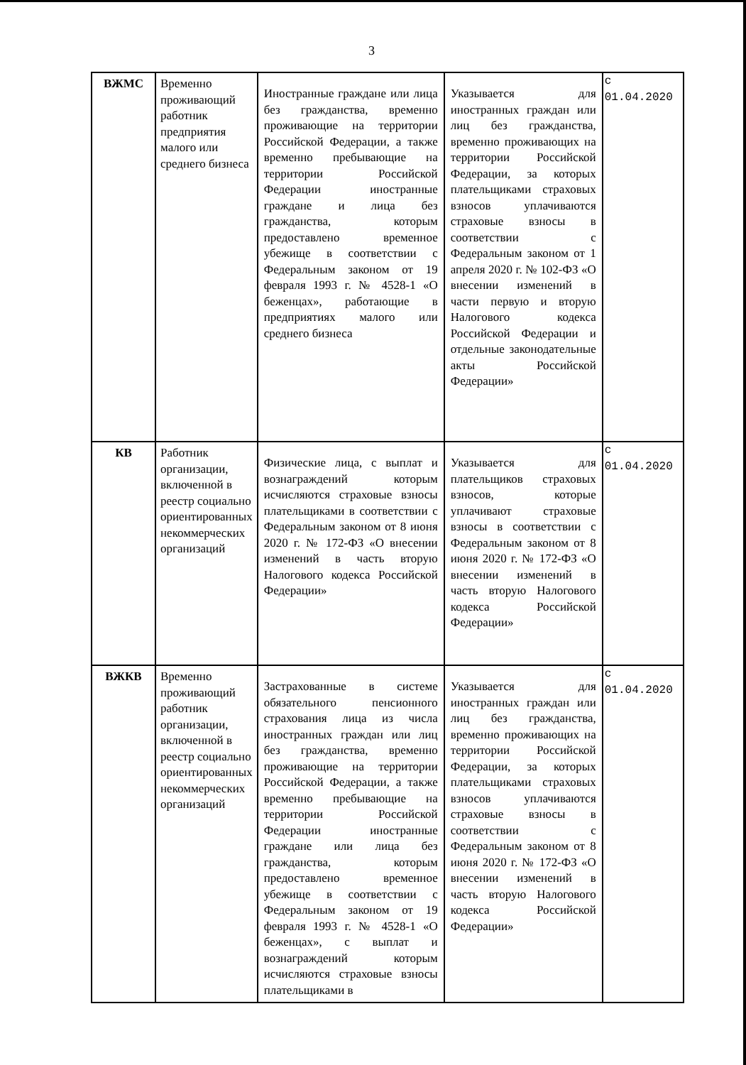3
| ВЖМС | Временно проживающий работник предприятия малого или среднего бизнеса | Иностранные граждане или лица без гражданства, временно проживающие на территории Российской Федерации, а также временно пребывающие на территории Российской Федерации иностранные граждане и лица без гражданства, которым предоставлено временное убежище в соответствии с Федеральным законом от 19 февраля 1993 г. № 4528-1 «О беженцах», работающие в предприятиях малого или среднего бизнеса | Указывается для иностранных граждан или лиц без гражданства, временно проживающих на территории Российской Федерации, за которых плательщиками страховых взносов уплачиваются страховые взносы в соответствии с Федеральным законом от 1 апреля 2020 г. № 102-ФЗ «О внесении изменений в части первую и вторую Налогового кодекса Российской Федерации и отдельные законодательные акты Российской Федерации» | с 01.04.2020 |
| КВ | Работник организации, включенной в реестр социально ориентированных некоммерческих организаций | Физические лица, с выплат и вознаграждений которым исчисляются страховые взносы плательщиками в соответствии с Федеральным законом от 8 июня 2020 г. № 172-ФЗ «О внесении изменений в часть вторую Налогового кодекса Российской Федерации» | Указывается для плательщиков страховых взносов, которые уплачивают страховые взносы в соответствии с Федеральным законом от 8 июня 2020 г. № 172-ФЗ «О внесении изменений в часть вторую Налогового кодекса Российской Федерации» | с 01.04.2020 |
| ВЖКВ | Временно проживающий работник организации, включенной в реестр социально ориентированных некоммерческих организаций | Застрахованные в системе обязательного пенсионного страхования лица из числа иностранных граждан или лиц без гражданства, временно проживающие на территории Российской Федерации, а также временно пребывающие на территории Российской Федерации иностранные граждане или лица без гражданства, которым предоставлено временное убежище в соответствии с Федеральным законом от 19 февраля 1993 г. № 4528-1 «О беженцах», с выплат и вознаграждений которым исчисляются страховые взносы плательщиками в | Указывается для иностранных граждан или лиц без гражданства, временно проживающих на территории Российской Федерации, за которых плательщиками страховых взносов уплачиваются страховые взносы в соответствии с Федеральным законом от 8 июня 2020 г. № 172-ФЗ «О внесении изменений в часть вторую Налогового кодекса Российской Федерации» | с 01.04.2020 |